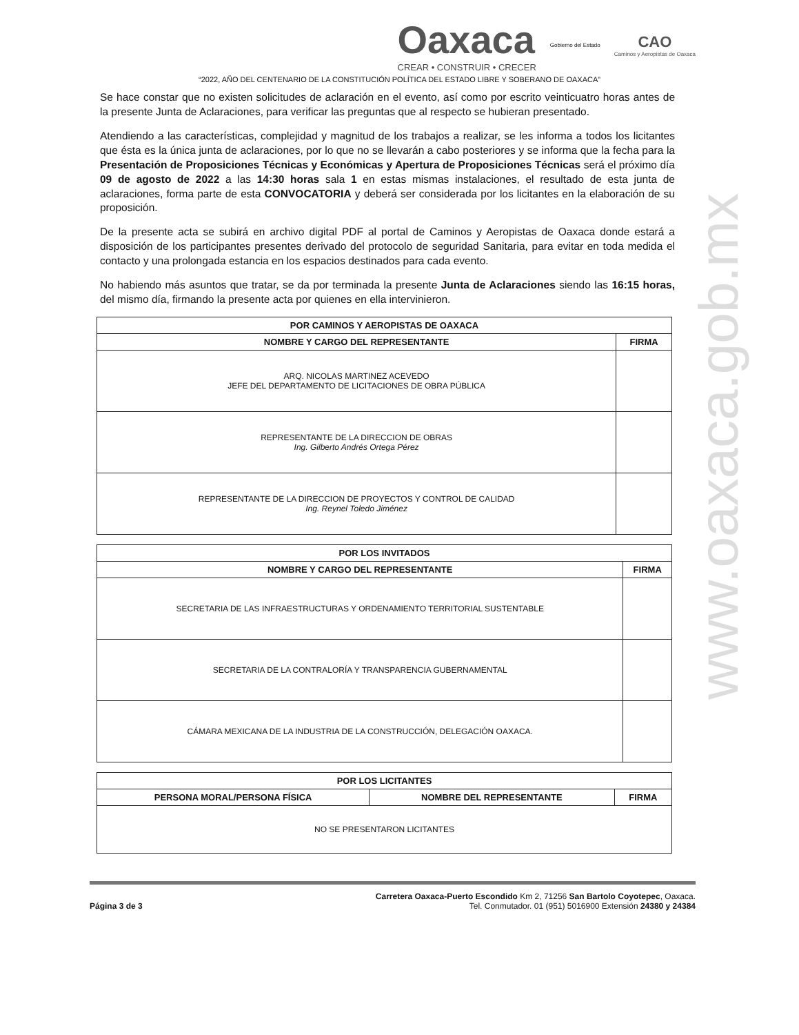Oaxaca
CREAR • CONSTRUIR • CRECER
Gobierno del Estado
CAO
Caminos y Aeropistas de Oaxaca
“2022, AÑO DEL CENTENARIO DE LA CONSTITUCIÓN POLÍTICA DEL ESTADO LIBRE Y SOBERANO DE OAXACA”
Se hace constar que no existen solicitudes de aclaración en el evento, así como por escrito veinticuatro horas antes de la presente Junta de Aclaraciones, para verificar las preguntas que al respecto se hubieran presentado.
Atendiendo a las características, complejidad y magnitud de los trabajos a realizar, se les informa a todos los licitantes que ésta es la única junta de aclaraciones, por lo que no se llevarán a cabo posteriores y se informa que la fecha para la Presentación de Proposiciones Técnicas y Económicas y Apertura de Proposiciones Técnicas será el próximo día 09 de agosto de 2022 a las 14:30 horas sala 1 en estas mismas instalaciones, el resultado de esta junta de aclaraciones, forma parte de esta CONVOCATORIA y deberá ser considerada por los licitantes en la elaboración de su proposición.
De la presente acta se subirá en archivo digital PDF al portal de Caminos y Aeropistas de Oaxaca donde estará a disposición de los participantes presentes derivado del protocolo de seguridad Sanitaria, para evitar en toda medida el contacto y una prolongada estancia en los espacios destinados para cada evento.
No habiendo más asuntos que tratar, se da por terminada la presente Junta de Aclaraciones siendo las 16:15 horas, del mismo día, firmando la presente acta por quienes en ella intervinieron.
| POR CAMINOS Y AEROPISTAS DE OAXACA | |
| --- | --- |
| NOMBRE Y CARGO DEL REPRESENTANTE | FIRMA |
| ARQ. NICOLAS MARTINEZ ACEVEDO JEFE DEL DEPARTAMENTO DE LICITACIONES DE OBRA PÚBLICA | |
| REPRESENTANTE DE LA DIRECCION DE OBRAS Ing. Gilberto Andrés Ortega Pérez | |
| REPRESENTANTE DE LA DIRECCION DE PROYECTOS Y CONTROL DE CALIDAD Ing. Reynel Toledo Jiménez | |
| POR LOS INVITADOS | |
| --- | --- |
| NOMBRE Y CARGO DEL REPRESENTANTE | FIRMA |
| SECRETARIA DE LAS INFRAESTRUCTURAS Y ORDENAMIENTO TERRITORIAL SUSTENTABLE | |
| SECRETARIA DE LA CONTRALORÍA Y TRANSPARENCIA GUBERNAMENTAL | |
| CÁMARA MEXICANA DE LA INDUSTRIA DE LA CONSTRUCCIÓN, DELEGACIÓN OAXACA. | |
| POR LOS LICITANTES | | |
| --- | --- | --- |
| PERSONA MORAL/PERSONA FÍSICA | NOMBRE DEL REPRESENTANTE | FIRMA |
| NO SE PRESENTARON LICITANTES | | |
Página 3 de 3
Carretera Oaxaca-Puerto Escondido Km 2, 71256 San Bartolo Coyotepec, Oaxaca.
Tel. Conmutador. 01 (951) 5016900 Extensión 24380 y 24384
www.oaxaca.gob.mx